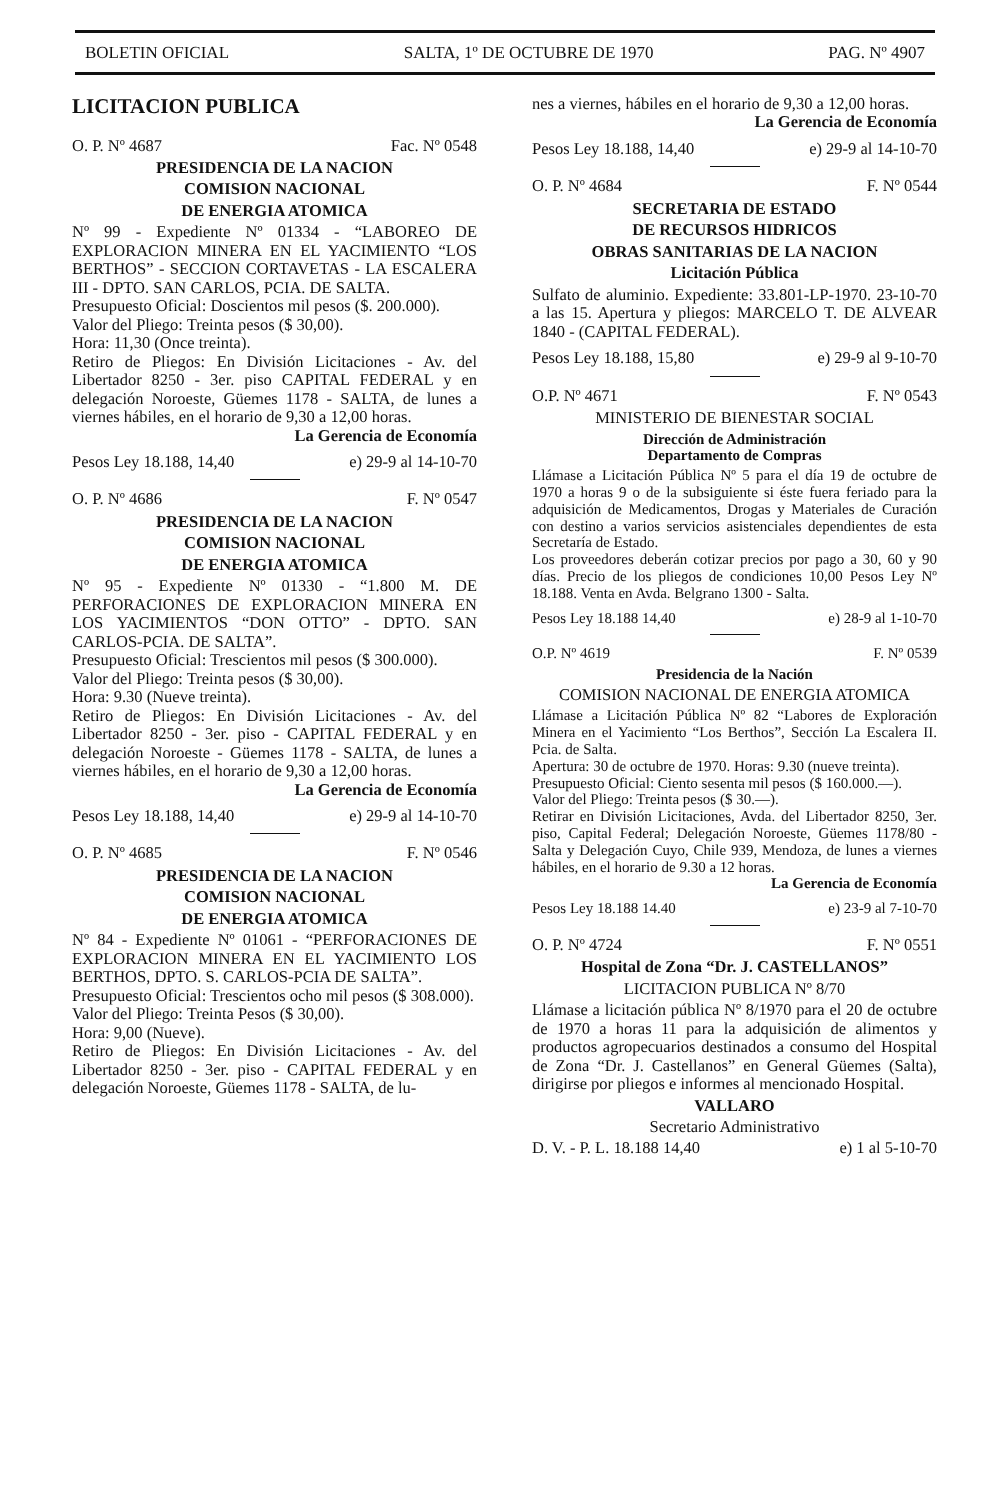BOLETIN OFICIAL SALTA, 1º DE OCTUBRE DE 1970 PAG. Nº 4907
LICITACION PUBLICA
O. P. Nº 4687 Fac. Nº 0548
PRESIDENCIA DE LA NACION
COMISION NACIONAL
DE ENERGIA ATOMICA
Nº 99 - Expediente Nº 01334 - “LABOREO DE EXPLORACION MINERA EN EL YACIMIENTO “LOS BERTHOS” - SECCION CORTAVETAS - LA ESCALERA III - DPTO. SAN CARLOS, PCIA. DE SALTA.
Presupuesto Oficial: Doscientos mil pesos ($. 200.000).
Valor del Pliego: Treinta pesos ($ 30,00).
Hora: 11,30 (Once treinta).
Retiro de Pliegos: En División Licitaciones - Av. del Libertador 8250 - 3er. piso CAPITAL FEDERAL y en delegación Noroeste, Güemes 1178 - SALTA, de lunes a viernes hábiles, en el horario de 9,30 a 12,00 horas.
La Gerencia de Economía
Pesos Ley 18.188, 14,40 e) 29-9 al 14-10-70
O. P. Nº 4686 F. Nº 0547
PRESIDENCIA DE LA NACION
COMISION NACIONAL
DE ENERGIA ATOMICA
Nº 95 - Expediente Nº 01330 - “1.800 M. DE PERFORACIONES DE EXPLORACION MINERA EN LOS YACIMIENTOS “DON OTTO” - DPTO. SAN CARLOS-PCIA. DE SALTA”.
Presupuesto Oficial: Trescientos mil pesos ($ 300.000).
Valor del Pliego: Treinta pesos ($ 30,00).
Hora: 9.30 (Nueve treinta).
Retiro de Pliegos: En División Licitaciones - Av. del Libertador 8250 - 3er. piso - CAPITAL FEDERAL y en delegación Noroeste - Güemes 1178 - SALTA, de lunes a viernes hábiles, en el horario de 9,30 a 12,00 horas.
La Gerencia de Economía
Pesos Ley 18.188, 14,40 e) 29-9 al 14-10-70
O. P. Nº 4685 F. Nº 0546
PRESIDENCIA DE LA NACION
COMISION NACIONAL
DE ENERGIA ATOMICA
Nº 84 - Expediente Nº 01061 - “PERFORACIONES DE EXPLORACION MINERA EN EL YACIMIENTO LOS BERTHOS, DPTO. S. CARLOS-PCIA DE SALTA”.
Presupuesto Oficial: Trescientos ocho mil pesos ($ 308.000).
Valor del Pliego: Treinta Pesos ($ 30,00).
Hora: 9,00 (Nueve).
Retiro de Pliegos: En División Licitaciones - Av. del Libertador 8250 - 3er. piso - CAPITAL FEDERAL y en delegación Noroeste, Güemes 1178 - SALTA, de lu-
nes a viernes, hábiles en el horario de 9,30 a 12,00 horas.
La Gerencia de Economía
Pesos Ley 18.188, 14,40 e) 29-9 al 14-10-70
O. P. Nº 4684 F. Nº 0544
SECRETARIA DE ESTADO
DE RECURSOS HIDRICOS
OBRAS SANITARIAS DE LA NACION
Licitación Pública
Sulfato de aluminio. Expediente: 33.801-LP-1970. 23-10-70 a las 15. Apertura y pliegos: MARCELO T. DE ALVEAR 1840 - (CAPITAL FEDERAL).
Pesos Ley 18.188, 15,80 e) 29-9 al 9-10-70
O.P. Nº 4671 F. Nº 0543
MINISTERIO DE BIENESTAR SOCIAL
Dirección de Administración
Departamento de Compras
Llámase a Licitación Pública Nº 5 para el día 19 de octubre de 1970 a horas 9 o de la subsiguiente si éste fuera feriado para la adquisición de Medicamentos, Drogas y Materiales de Curación con destino a varios servicios asistenciales dependientes de esta Secretaría de Estado.
Los proveedores deberán cotizar precios por pago a 30, 60 y 90 días. Precio de los pliegos de condiciones 10,00 Pesos Ley Nº 18.188. Venta en Avda. Belgrano 1300 - Salta.
Pesos Ley 18.188 14,40 e) 28-9 al 1-10-70
O.P. Nº 4619 F. Nº 0539
Presidencia de la Nación
COMISION NACIONAL DE ENERGIA ATOMICA
Llámase a Licitación Pública Nº 82 “Labores de Exploración Minera en el Yacimiento “Los Berthos”, Sección La Escalera II. Pcia. de Salta.
Apertura: 30 de octubre de 1970. Horas: 9.30 (nueve treinta).
Presupuesto Oficial: Ciento sesenta mil pesos ($ 160.000.—).
Valor del Pliego: Treinta pesos ($ 30.—).
Retirar en División Licitaciones, Avda. del Libertador 8250, 3er. piso, Capital Federal; Delegación Noroeste, Güemes 1178/80 - Salta y Delegación Cuyo, Chile 939, Mendoza, de lunes a viernes hábiles, en el horario de 9.30 a 12 horas.
La Gerencia de Economía
Pesos Ley 18.188 14.40 e) 23-9 al 7-10-70
O. P. Nº 4724 F. Nº 0551
Hospital de Zona “Dr. J. CASTELLANOS”
LICITACION PUBLICA Nº 8/70
Llámase a licitación pública Nº 8/1970 para el 20 de octubre de 1970 a horas 11 para la adquisición de alimentos y productos agropecuarios destinados a consumo del Hospital de Zona “Dr. J. Castellanos” en General Güemes (Salta), dirigirse por pliegos e informes al mencionado Hospital.
VALLARO
Secretario Administrativo
D. V. - P. L. 18.188 14,40 e) 1 al 5-10-70